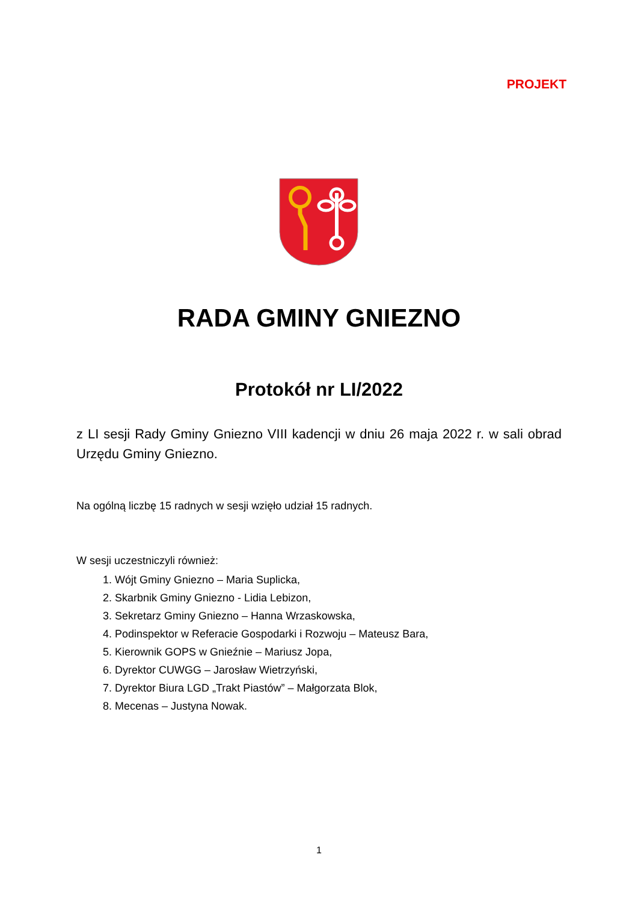PROJEKT
RADA GMINY GNIEZNO
Protokół nr LI/2022
z LI sesji Rady Gminy Gniezno VIII kadencji w dniu 26 maja 2022 r. w sali obrad Urzędu Gminy Gniezno.
Na ogólną liczbę 15 radnych w sesji wzięło udział 15 radnych.
W sesji uczestniczyli również:
1. Wójt Gminy Gniezno – Maria Suplicka,
2. Skarbnik Gminy Gniezno - Lidia Lebizon,
3. Sekretarz Gminy Gniezno – Hanna Wrzaskowska,
4. Podinspektor w Referacie Gospodarki i Rozwoju – Mateusz Bara,
5. Kierownik GOPS w Gnieźnie – Mariusz Jopa,
6. Dyrektor CUWGG – Jarosław Wietrzyński,
7. Dyrektor Biura LGD „Trakt Piastów” – Małgorzata Blok,
8. Mecenas – Justyna Nowak.
1